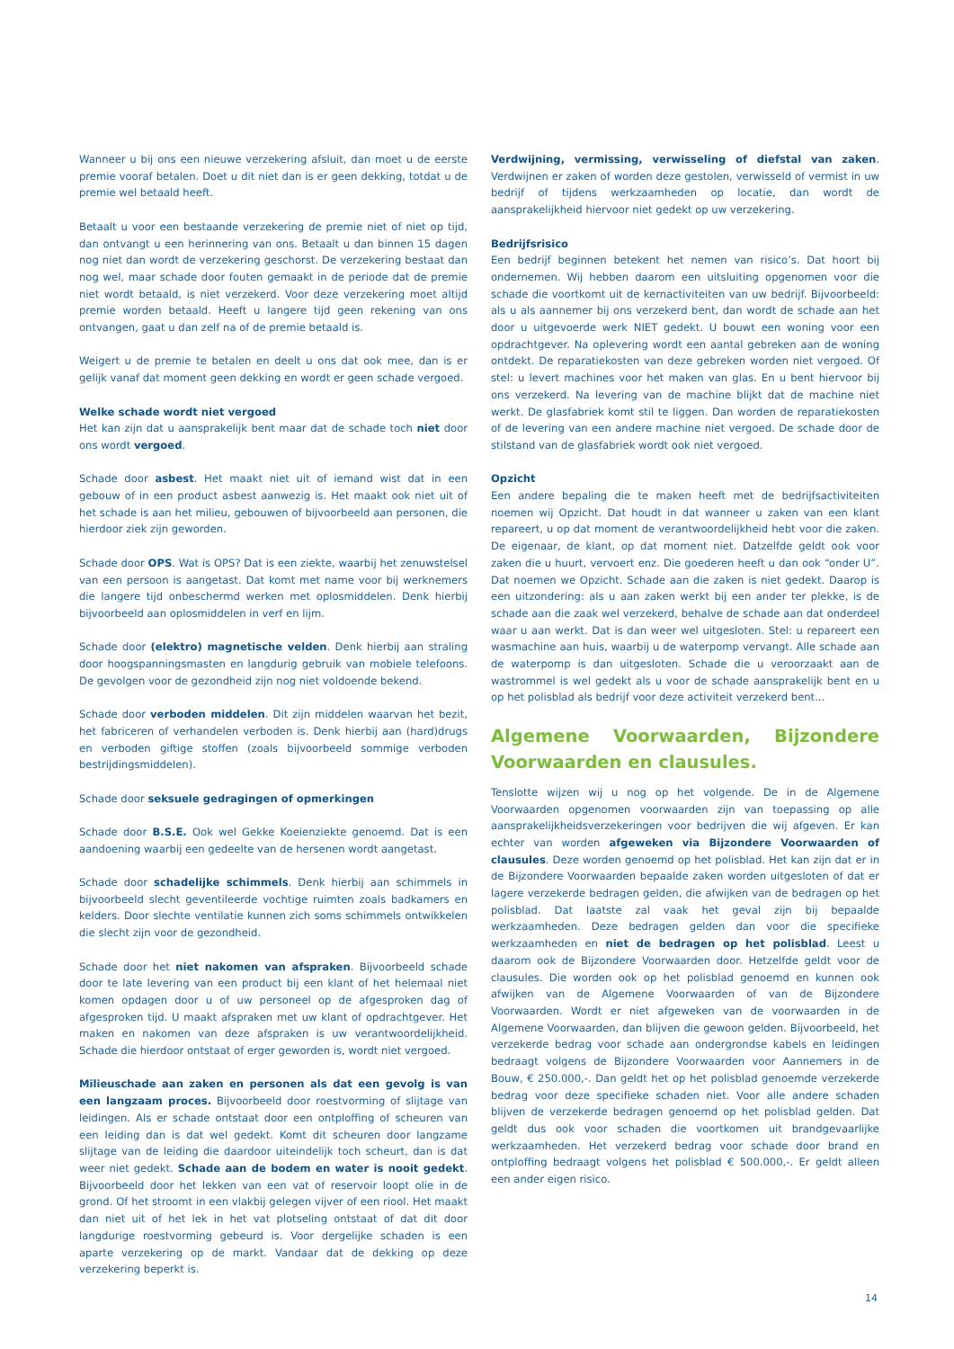Wanneer u bij ons een nieuwe verzekering afsluit, dan moet u de eerste premie vooraf betalen. Doet u dit niet dan is er geen dekking, totdat u de premie wel betaald heeft.
Betaalt u voor een bestaande verzekering de premie niet of niet op tijd, dan ontvangt u een herinnering van ons. Betaalt u dan binnen 15 dagen nog niet dan wordt de verzekering geschorst. De verzekering bestaat dan nog wel, maar schade door fouten gemaakt in de periode dat de premie niet wordt betaald, is niet verzekerd. Voor deze verzekering moet altijd premie worden betaald. Heeft u langere tijd geen rekening van ons ontvangen, gaat u dan zelf na of de premie betaald is.
Weigert u de premie te betalen en deelt u ons dat ook mee, dan is er gelijk vanaf dat moment geen dekking en wordt er geen schade vergoed.
Welke schade wordt niet vergoed
Het kan zijn dat u aansprakelijk bent maar dat de schade toch niet door ons wordt vergoed.
Schade door asbest. Het maakt niet uit of iemand wist dat in een gebouw of in een product asbest aanwezig is. Het maakt ook niet uit of het schade is aan het milieu, gebouwen of bijvoorbeeld aan personen, die hierdoor ziek zijn geworden.
Schade door OPS. Wat is OPS? Dat is een ziekte, waarbij het zenuwstelsel van een persoon is aangetast. Dat komt met name voor bij werknemers die langere tijd onbeschermd werken met oplosmiddelen. Denk hierbij bijvoorbeeld aan oplosmiddelen in verf en lijm.
Schade door (elektro) magnetische velden. Denk hierbij aan straling door hoogspanningsmasten en langdurig gebruik van mobiele telefoons. De gevolgen voor de gezondheid zijn nog niet voldoende bekend.
Schade door verboden middelen. Dit zijn middelen waarvan het bezit, het fabriceren of verhandelen verboden is. Denk hierbij aan (hard)drugs en verboden giftige stoffen (zoals bijvoorbeeld sommige verboden bestrijdingsmiddelen).
Schade door seksuele gedragingen of opmerkingen
Schade door B.S.E. Ook wel Gekke Koeienziekte genoemd. Dat is een aandoening waarbij een gedeelte van de hersenen wordt aangetast.
Schade door schadelijke schimmels. Denk hierbij aan schimmels in bijvoorbeeld slecht geventileerde vochtige ruimten zoals badkamers en kelders. Door slechte ventilatie kunnen zich soms schimmels ontwikkelen die slecht zijn voor de gezondheid.
Schade door het niet nakomen van afspraken. Bijvoorbeeld schade door te late levering van een product bij een klant of het helemaal niet komen opdagen door u of uw personeel op de afgesproken dag of afgesproken tijd. U maakt afspraken met uw klant of opdrachtgever. Het maken en nakomen van deze afspraken is uw verantwoordelijkheid. Schade die hierdoor ontstaat of erger geworden is, wordt niet vergoed.
Milieuschade aan zaken en personen als dat een gevolg is van een langzaam proces. Bijvoorbeeld door roestvorming of slijtage van leidingen. Als er schade ontstaat door een ontploffing of scheuren van een leiding dan is dat wel gedekt. Komt dit scheuren door langzame slijtage van de leiding die daardoor uiteindelijk toch scheurt, dan is dat weer niet gedekt. Schade aan de bodem en water is nooit gedekt. Bijvoorbeeld door het lekken van een vat of reservoir loopt olie in de grond. Of het stroomt in een vlakbij gelegen vijver of een riool. Het maakt dan niet uit of het lek in het vat plotseling ontstaat of dat dit door langdurige roestvorming gebeurd is. Voor dergelijke schaden is een aparte verzekering op de markt. Vandaar dat de dekking op deze verzekering beperkt is.
Verdwijning, vermissing, verwisseling of diefstal van zaken. Verdwijnen er zaken of worden deze gestolen, verwisseld of vermist in uw bedrijf of tijdens werkzaamheden op locatie, dan wordt de aansprakelijkheid hiervoor niet gedekt op uw verzekering.
Bedrijfsrisico
Een bedrijf beginnen betekent het nemen van risico’s. Dat hoort bij ondernemen. Wij hebben daarom een uitsluiting opgenomen voor die schade die voortkomt uit de kernactiviteiten van uw bedrijf. Bijvoorbeeld: als u als aannemer bij ons verzekerd bent, dan wordt de schade aan het door u uitgevoerde werk NIET gedekt. U bouwt een woning voor een opdrachtgever. Na oplevering wordt een aantal gebreken aan de woning ontdekt. De reparatiekosten van deze gebreken worden niet vergoed. Of stel: u levert machines voor het maken van glas. En u bent hiervoor bij ons verzekerd. Na levering van de machine blijkt dat de machine niet werkt. De glasfabriek komt stil te liggen. Dan worden de reparatiekosten of de levering van een andere machine niet vergoed. De schade door de stilstand van de glasfabriek wordt ook niet vergoed.
Opzicht
Een andere bepaling die te maken heeft met de bedrijfsactiviteiten noemen wij Opzicht. Dat houdt in dat wanneer u zaken van een klant repareert, u op dat moment de verantwoordelijkheid hebt voor die zaken. De eigenaar, de klant, op dat moment niet. Datzelfde geldt ook voor zaken die u huurt, vervoert enz. Die goederen heeft u dan ook “onder U”. Dat noemen we Opzicht. Schade aan die zaken is niet gedekt. Daarop is een uitzondering: als u aan zaken werkt bij een ander ter plekke, is de schade aan die zaak wel verzekerd, behalve de schade aan dat onderdeel waar u aan werkt. Dat is dan weer wel uitgesloten. Stel: u repareert een wasmachine aan huis, waarbij u de waterpomp vervangt. Alle schade aan de waterpomp is dan uitgesloten. Schade die u veroorzaakt aan de wastrommel is wel gedekt als u voor de schade aansprakelijk bent en u op het polisblad als bedrijf voor deze activiteit verzekerd bent...
Algemene Voorwaarden, Bijzondere Voorwaarden en clausules.
Tenslotte wijzen wij u nog op het volgende. De in de Algemene Voorwaarden opgenomen voorwaarden zijn van toepassing op alle aansprakelijkheidsverzekeringen voor bedrijven die wij afgeven. Er kan echter van worden afgeweken via Bijzondere Voorwaarden of clausules. Deze worden genoemd op het polisblad. Het kan zijn dat er in de Bijzondere Voorwaarden bepaalde zaken worden uitgesloten of dat er lagere verzekerde bedragen gelden, die afwijken van de bedragen op het polisblad. Dat laatste zal vaak het geval zijn bij bepaalde werkzaamheden. Deze bedragen gelden dan voor die specifieke werkzaamheden en niet de bedragen op het polisblad. Leest u daarom ook de Bijzondere Voorwaarden door. Hetzelfde geldt voor de clausules. Die worden ook op het polisblad genoemd en kunnen ook afwijken van de Algemene Voorwaarden of van de Bijzondere Voorwaarden. Wordt er niet afgeweken van de voorwaarden in de Algemene Voorwaarden, dan blijven die gewoon gelden. Bijvoorbeeld, het verzekerde bedrag voor schade aan ondergrondse kabels en leidingen bedraagt volgens de Bijzondere Voorwaarden voor Aannemers in de Bouw, € 250.000,-. Dan geldt het op het polisblad genoemde verzekerde bedrag voor deze specifieke schaden niet. Voor alle andere schaden blijven de verzekerde bedragen genoemd op het polisblad gelden. Dat geldt dus ook voor schaden die voortkomen uit brandgevaarlijke werkzaamheden. Het verzekerd bedrag voor schade door brand en ontploffing bedraagt volgens het polisblad € 500.000,-. Er geldt alleen een ander eigen risico.
14